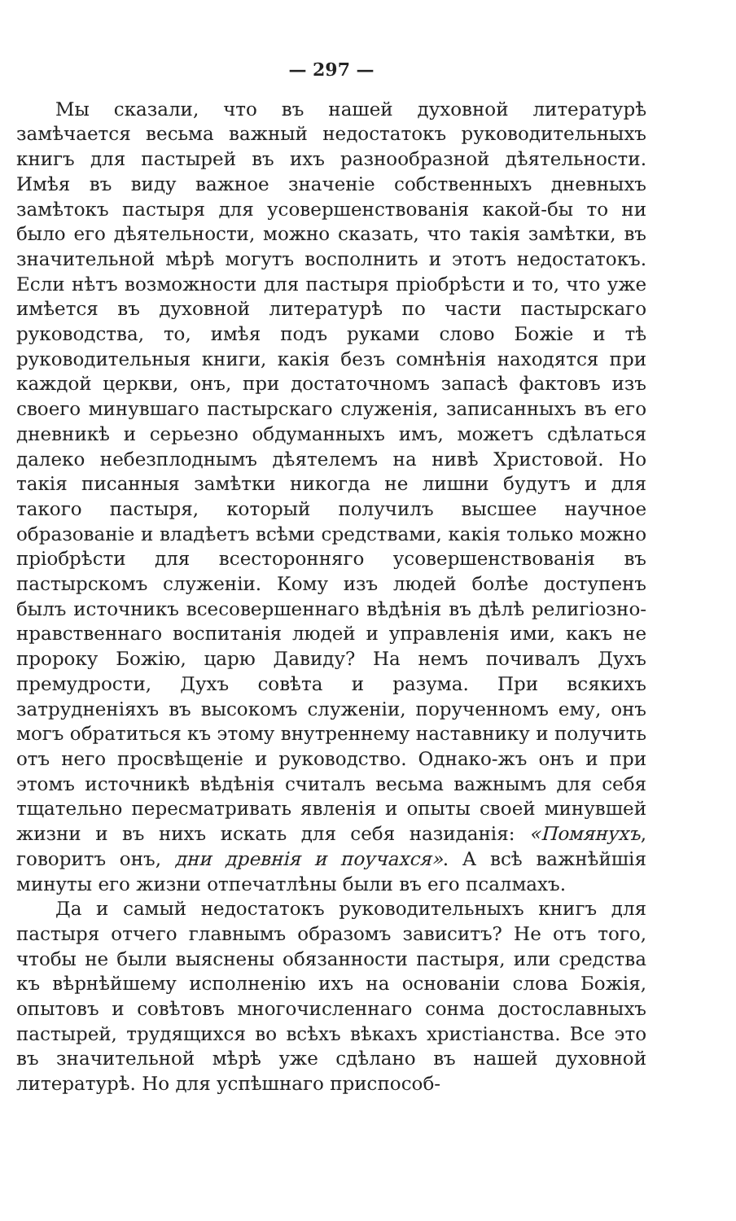— 297 —
Мы сказали, что въ нашей духовной литературѣ замѣчается весьма важный недостатокъ руководительныхъ книгъ для пастырей въ ихъ разнообразной дѣятельности. Имѣя въ виду важное значеніе собственныхъ дневныхъ замѣтокъ пастыря для усовершенствованія какой-бы то ни было его дѣятельности, можно сказать, что такія замѣтки, въ значительной мѣрѣ могутъ восполнить и этотъ недостатокъ. Если нѣтъ возможности для пастыря пріобрѣсти и то, что уже имѣется въ духовной литературѣ по части пастырскаго руководства, то, имѣя подъ руками слово Божіе и тѣ руководительныя книги, какія безъ сомнѣнія находятся при каждой церкви, онъ, при достаточномъ запасѣ фактовъ изъ своего минувшаго пастырскаго служенія, записанныхъ въ его дневникѣ и серьезно обдуманныхъ имъ, можетъ сдѣлаться далеко небезплоднымъ дѣятелемъ на нивѣ Христовой. Но такія писанныя замѣтки никогда не лишни будутъ и для такого пастыря, который получилъ высшее научное образованіе и владѣетъ всѣми средствами, какія только можно пріобрѣсти для всесторонняго усовершенствованія въ пастырскомъ служеніи. Кому изъ людей болѣе доступенъ былъ источникъ всесовершеннаго вѣдѣнія въ дѣлѣ религіозно-нравственнаго воспитанія людей и управленія ими, какъ не пророку Божію, царю Давиду? На немъ почивалъ Духъ премудрости, Духъ совѣта и разума. При всякихъ затрудненіяхъ въ высокомъ служеніи, порученномъ ему, онъ могъ обратиться къ этому внутреннему наставнику и получить отъ него просвѣщеніе и руководство. Однако-жъ онъ и при этомъ источникѣ вѣдѣнія считалъ весьма важнымъ для себя тщательно пересматривать явленія и опыты своей минувшей жизни и въ нихъ искать для себя назиданія: «Помянухъ, говоритъ онъ, дни древнія и поучахся». А всѣ важнѣйшія минуты его жизни отпечатлѣны были въ его псалмахъ.
Да и самый недостатокъ руководительныхъ книгъ для пастыря отчего главнымъ образомъ зависитъ? Не отъ того, чтобы не были выяснены обязанности пастыря, или средства къ вѣрнѣйшему исполненію ихъ на основаніи слова Божія, опытовъ и совѣтовъ многочисленнаго сонма достославныхъ пастырей, трудящихся во всѣхъ вѣкахъ христіанства. Все это въ значительной мѣрѣ уже сдѣлано въ нашей духовной литературѣ. Но для успѣшнаго приспособ-